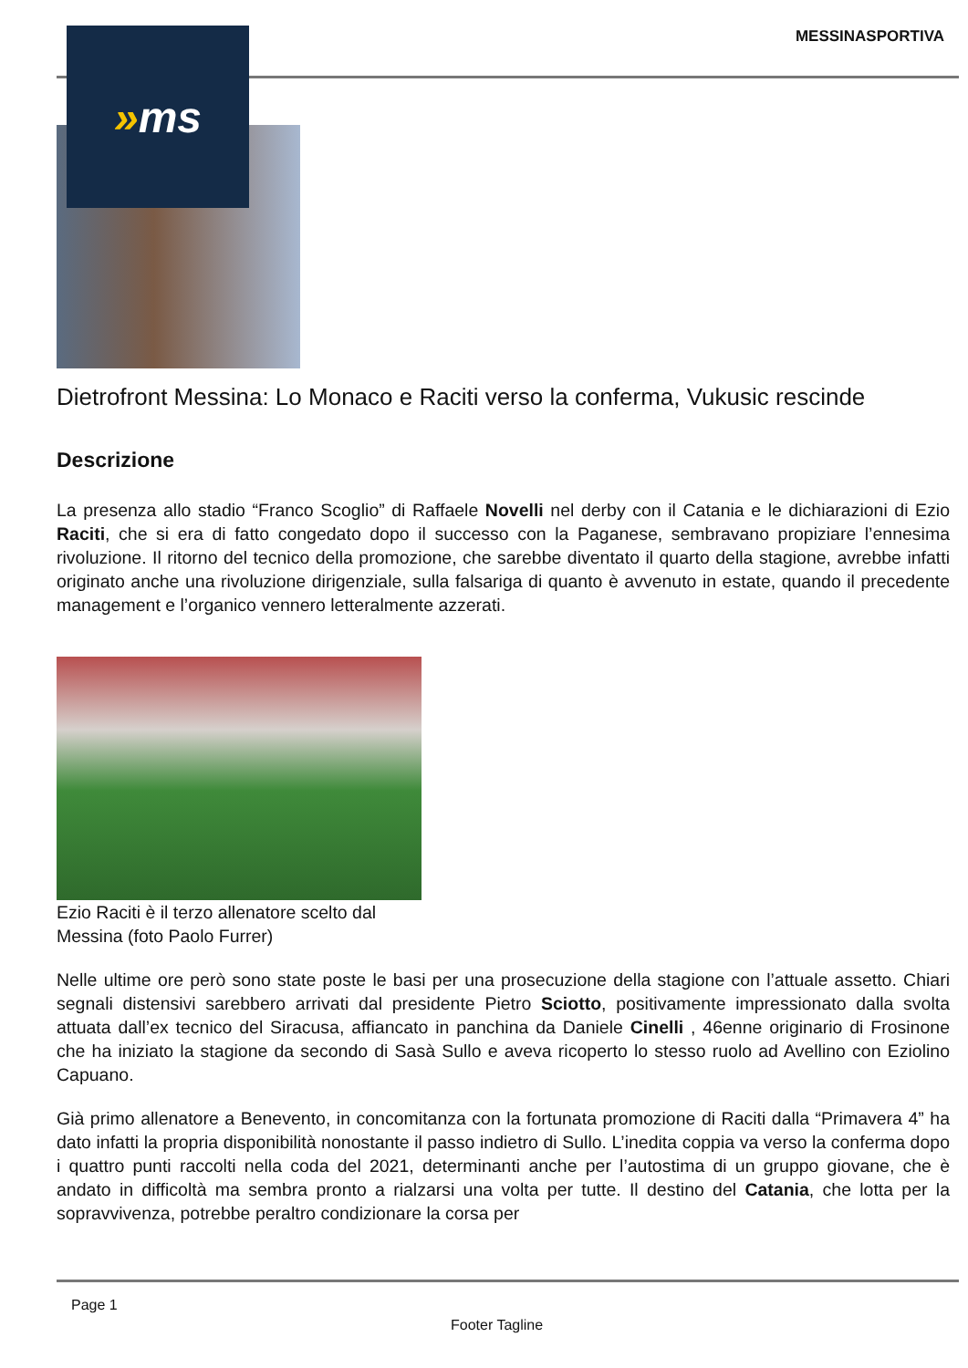MESSINASPORTIVA » ms
Dietrofront Messina: Lo Monaco e Raciti verso la conferma, Vukusic rescinde
Descrizione
La presenza allo stadio “Franco Scoglio” di Raffaele Novelli nel derby con il Catania e le dichiarazioni di Ezio Raciti, che si era di fatto congedato dopo il successo con la Paganese, sembravano propiziare l’ennesima rivoluzione. Il ritorno del tecnico della promozione, che sarebbe diventato il quarto della stagione, avrebbe infatti originato anche una rivoluzione dirigenziale, sulla falsariga di quanto è avvenuto in estate, quando il precedente management e l’organico vennero letteralmente azzerati.
Ezio Raciti è il terzo allenatore scelto dal Messina (foto Paolo Furrer)
Nelle ultime ore però sono state poste le basi per una prosecuzione della stagione con l’attuale assetto. Chiari segnali distensivi sarebbero arrivati dal presidente Pietro Sciotto, positivamente impressionato dalla svolta attuata dall’ex tecnico del Siracusa, affiancato in panchina da Daniele Cinelli , 46enne originario di Frosinone che ha iniziato la stagione da secondo di Sasà Sullo e aveva ricoperto lo stesso ruolo ad Avellino con Eziolino Capuano.
Già primo allenatore a Benevento, in concomitanza con la fortunata promozione di Raciti dalla “Primavera 4” ha dato infatti la propria disponibilità nonostante il passo indietro di Sullo. L’inedita coppia va verso la conferma dopo i quattro punti raccolti nella coda del 2021, determinanti anche per l’autostima di un gruppo giovane, che è andato in difficoltà ma sembra pronto a rialzarsi una volta per tutte. Il destino del Catania, che lotta per la sopravvivenza, potrebbe peraltro condizionare la corsa per
Page 1
Footer Tagline